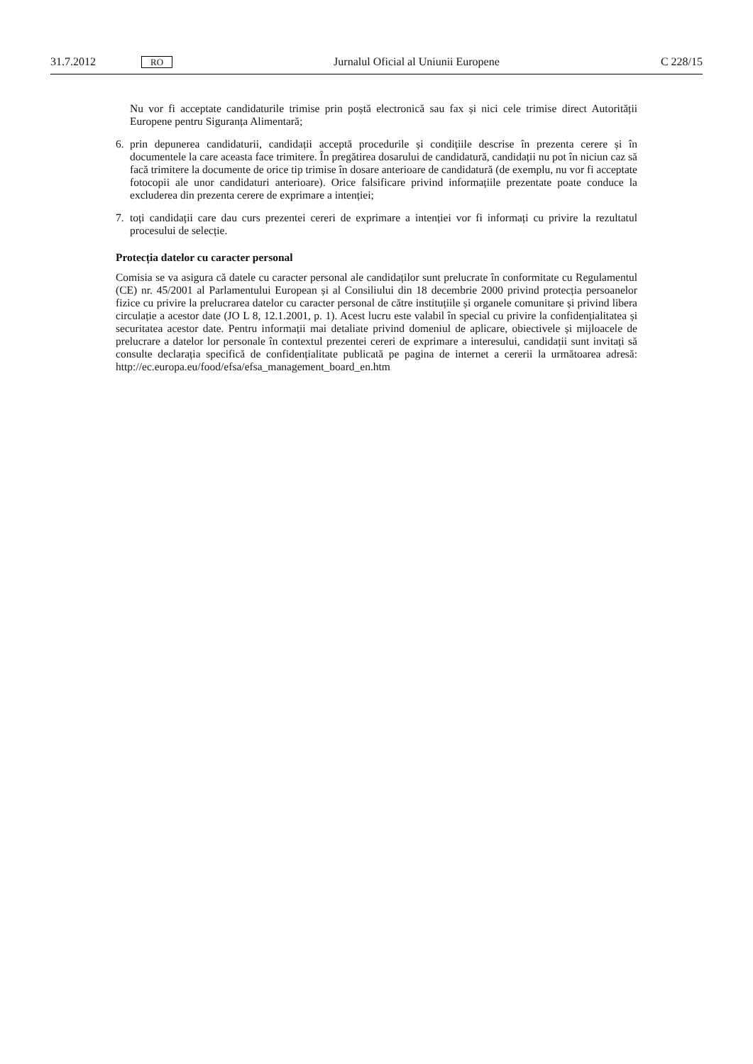31.7.2012 RO Jurnalul Oficial al Uniunii Europene C 228/15
Nu vor fi acceptate candidaturile trimise prin poștă electronică sau fax și nici cele trimise direct Autorității Europene pentru Siguranța Alimentară;
6. prin depunerea candidaturii, candidații acceptă procedurile și condițiile descrise în prezenta cerere și în documentele la care aceasta face trimitere. În pregătirea dosarului de candidatură, candidații nu pot în niciun caz să facă trimitere la documente de orice tip trimise în dosare anterioare de candidatură (de exemplu, nu vor fi acceptate fotocopii ale unor candidaturi anterioare). Orice falsificare privind informațiile prezentate poate conduce la excluderea din prezenta cerere de exprimare a intenției;
7. toți candidații care dau curs prezentei cereri de exprimare a intenției vor fi informați cu privire la rezultatul procesului de selecție.
Protecția datelor cu caracter personal
Comisia se va asigura că datele cu caracter personal ale candidaților sunt prelucrate în conformitate cu Regulamentul (CE) nr. 45/2001 al Parlamentului European și al Consiliului din 18 decembrie 2000 privind protecția persoanelor fizice cu privire la prelucrarea datelor cu caracter personal de către instituțiile și organele comunitare și privind libera circulație a acestor date (JO L 8, 12.1.2001, p. 1). Acest lucru este valabil în special cu privire la confidențialitatea și securitatea acestor date. Pentru informații mai detaliate privind domeniul de aplicare, obiectivele și mijloacele de prelucrare a datelor lor personale în contextul prezentei cereri de exprimare a interesului, candidații sunt invitați să consulte declarația specifică de confidențialitate publicată pe pagina de internet a cererii la următoarea adresă: http://ec.europa.eu/food/efsa/efsa_management_board_en.htm